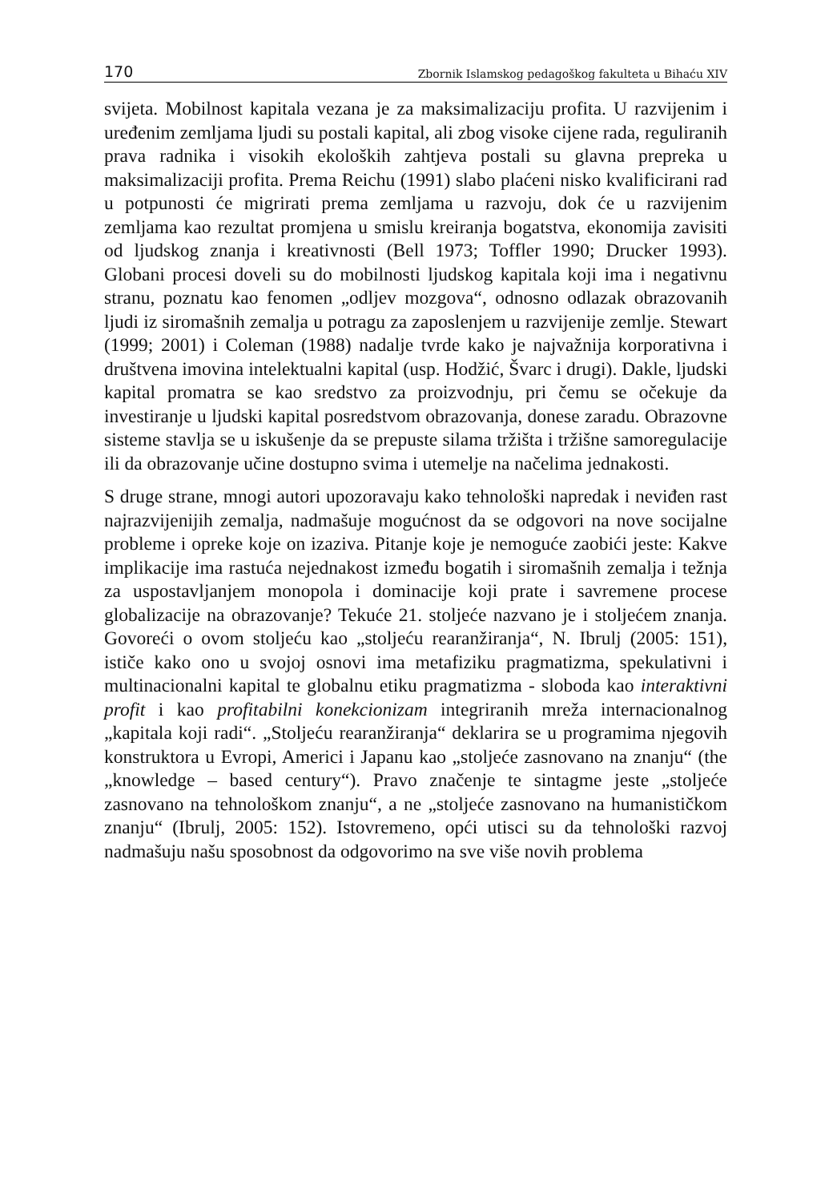170 Zbornik Islamskog pedagoškog fakulteta u Bihaću XIV
svijeta. Mobilnost kapitala vezana je za maksimalizaciju profita. U razvijenim i uređenim zemljama ljudi su postali kapital, ali zbog visoke cijene rada, reguliranih prava radnika i visokih ekoloških zahtjeva postali su glavna prepreka u maksimalizaciji profita. Prema Reichu (1991) slabo plaćeni nisko kvalificirani rad u potpunosti će migrirati prema zemljama u razvoju, dok će u razvijenim zemljama kao rezultat promjena u smislu kreiranja bogatstva, ekonomija zavisiti od ljudskog znanja i kreativnosti (Bell 1973; Toffler 1990; Drucker 1993). Globani procesi doveli su do mobilnosti ljudskog kapitala koji ima i negativnu stranu, poznatu kao fenomen „odljev mozgova“, odnosno odlazak obrazovanih ljudi iz siromašnih zemalja u potragu za zaposlenjem u razvijenije zemlje. Stewart (1999; 2001) i Coleman (1988) nadalje tvrde kako je najvažnija korporativna i društvena imovina intelektualni kapital (usp. Hodžić, Švarc i drugi). Dakle, ljudski kapital promatra se kao sredstvo za proizvodnju, pri čemu se očekuje da investiranje u ljudski kapital posredstvom obrazovanja, donese zaradu. Obrazovne sisteme stavlja se u iskušenje da se prepuste silama tržišta i tržišne samoregulacije ili da obrazovanje učine dostupno svima i utemelje na načelima jednakosti.
S druge strane, mnogi autori upozoravaju kako tehnološki napredak i neviđen rast najrazvijenijih zemalja, nadmašuje mogućnost da se odgovori na nove socijalne probleme i opreke koje on izaziva. Pitanje koje je nemoguće zaobići jeste: Kakve implikacije ima rastuća nejednakost između bogatih i siromašnih zemalja i težnja za uspostavljanjem monopola i dominacije koji prate i savremene procese globalizacije na obrazovanje? Tekuće 21. stoljeće nazvano je i stoljećem znanja. Govoreći o ovom stoljeću kao „stoljeću rearanžiranja“, N. Ibrulj (2005: 151), ističe kako ono u svojoj osnovi ima metafiziku pragmatizma, spekulativni i multinacionalni kapital te globalnu etiku pragmatizma - sloboda kao interaktivni profit i kao profitabilni konekcionizam integriranih mreža internacionalnog „kapitala koji radi“. „Stoljeću rearanžiranja“ deklarira se u programima njegovih konstruktora u Evropi, Americi i Japanu kao „stoljeće zasnovano na znanju“ (the „knowledge – based century“). Pravo značenje te sintagme jeste „stoljeće zasnovano na tehnološkom znanju“, a ne „stoljeće zasnovano na humanističkom znanju“ (Ibrulj, 2005: 152). Istovremeno, opći utisci su da tehnološki razvoj nadmašuju našu sposobnost da odgovorimo na sve više novih problema